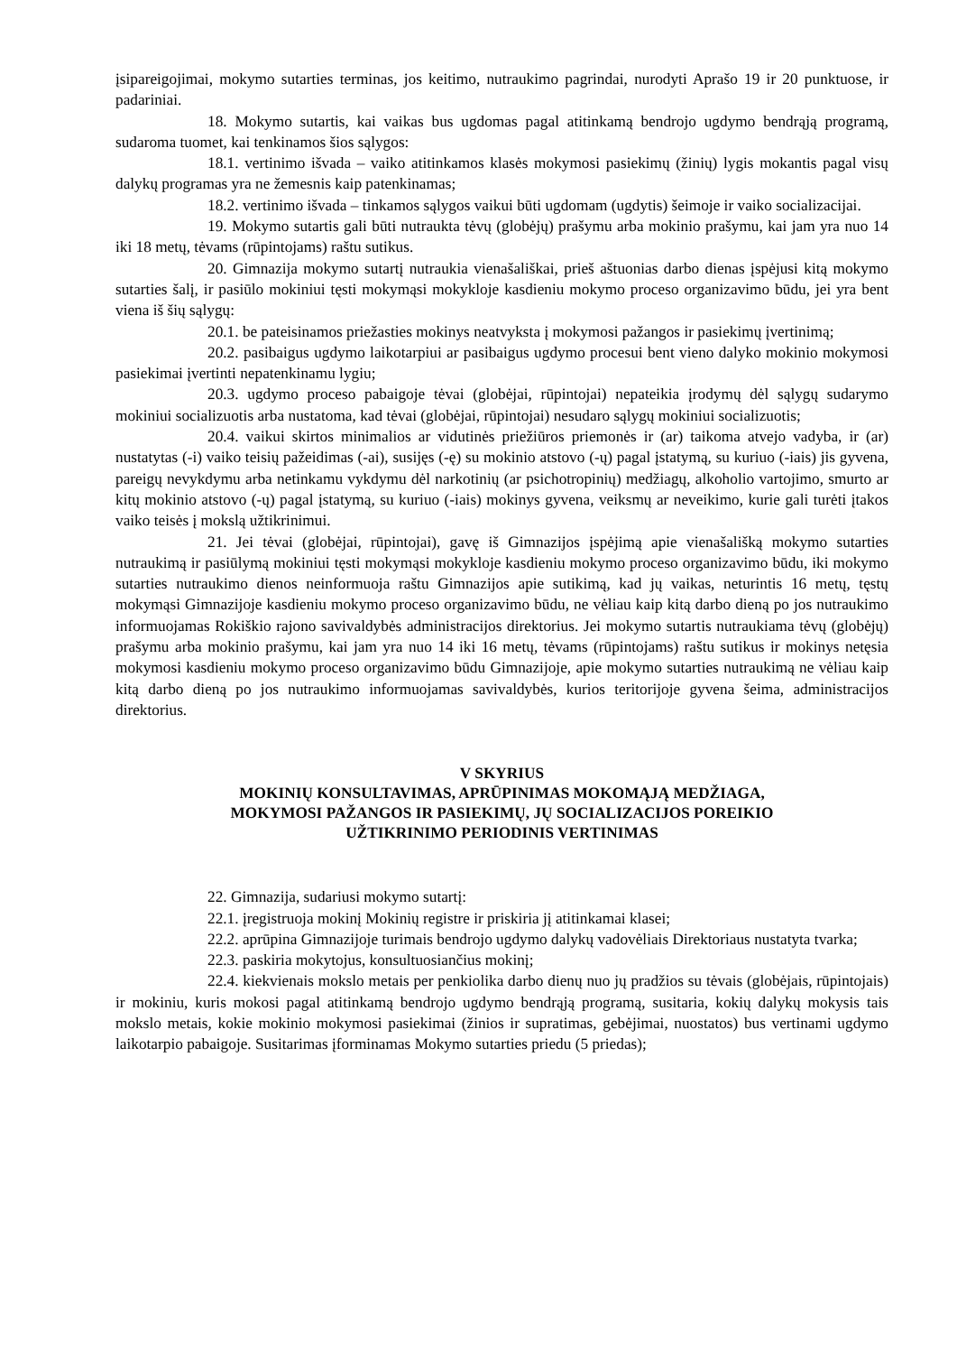įsipareigojimai, mokymo sutarties terminas, jos keitimo, nutraukimo pagrindai, nurodyti Aprašo 19 ir 20 punktuose, ir padariniai.
18. Mokymo sutartis, kai vaikas bus ugdomas pagal atitinkamą bendrojo ugdymo bendrąją programą, sudaroma tuomet, kai tenkinamos šios sąlygos:
18.1. vertinimo išvada – vaiko atitinkamos klasės mokymosi pasiekimų (žinių) lygis mokantis pagal visų dalykų programas yra ne žemesnis kaip patenkinamas;
18.2. vertinimo išvada – tinkamos sąlygos vaikui būti ugdomam (ugdytis) šeimoje ir vaiko socializacijai.
19. Mokymo sutartis gali būti nutraukta tėvų (globėjų) prašymu arba mokinio prašymu, kai jam yra nuo 14 iki 18 metų, tėvams (rūpintojams) raštu sutikus.
20. Gimnazija mokymo sutartį nutraukia vienašališkai, prieš aštuonias darbo dienas įspėjusi kitą mokymo sutarties šalį, ir pasiūlo mokiniui tęsti mokymąsi mokykloje kasdieniu mokymo proceso organizavimo būdu, jei yra bent viena iš šių sąlygų:
20.1. be pateisinamos priežasties mokinys neatvyksta į mokymosi pažangos ir pasiekimų įvertinimą;
20.2. pasibaigus ugdymo laikotarpiui ar pasibaigus ugdymo procesui bent vieno dalyko mokinio mokymosi pasiekimai įvertinti nepatenkinamu lygiu;
20.3. ugdymo proceso pabaigoje tėvai (globėjai, rūpintojai) nepateikia įrodymų dėl sąlygų sudarymo mokiniui socializuotis arba nustatoma, kad tėvai (globėjai, rūpintojai) nesudaro sąlygų mokiniui socializuotis;
20.4. vaikui skirtos minimalios ar vidutinės priežiūros priemonės ir (ar) taikoma atvejo vadyba, ir (ar) nustatytas (-i) vaiko teisių pažeidimas (-ai), susijęs (-ę) su mokinio atstovo (-ų) pagal įstatymą, su kuriuo (-iais) jis gyvena, pareigų nevykdymu arba netinkamu vykdymu dėl narkotinių (ar psichotropinių) medžiagų, alkoholio vartojimo, smurto ar kitų mokinio atstovo (-ų) pagal įstatymą, su kuriuo (-iais) mokinys gyvena, veiksmų ar neveikimo, kurie gali turėti įtakos vaiko teisės į mokslą užtikrinimui.
21. Jei tėvai (globėjai, rūpintojai), gavę iš Gimnazijos įspėjimą apie vienašališką mokymo sutarties nutraukimą ir pasiūlymą mokiniui tęsti mokymąsi mokykloje kasdieniu mokymo proceso organizavimo būdu, iki mokymo sutarties nutraukimo dienos neinformuoja raštu Gimnazijos apie sutikimą, kad jų vaikas, neturintis 16 metų, tęstų mokymąsi Gimnazijoje kasdieniu mokymo proceso organizavimo būdu, ne vėliau kaip kitą darbo dieną po jos nutraukimo informuojamas Rokiškio rajono savivaldybės administracijos direktorius. Jei mokymo sutartis nutraukiama tėvų (globėjų) prašymu arba mokinio prašymu, kai jam yra nuo 14 iki 16 metų, tėvams (rūpintojams) raštu sutikus ir mokinys netęsia mokymosi kasdieniu mokymo proceso organizavimo būdu Gimnazijoje, apie mokymo sutarties nutraukimą ne vėliau kaip kitą darbo dieną po jos nutraukimo informuojamas savivaldybės, kurios teritorijoje gyvena šeima, administracijos direktorius.
V SKYRIUS
MOKINIŲ KONSULTAVIMAS, APRŪPINIMAS MOKOMĄJĄ MEDŽIAGA,
MOKYMOSI PAŽANGOS IR PASIEKIMŲ, JŲ SOCIALIZACIJOS POREIKIO
UŽTIKRINIMO PERIODINIS VERTINIMAS
22. Gimnazija, sudariusi mokymo sutartį:
22.1. įregistruoja mokinį Mokinių registre ir priskiria jį atitinkamai klasei;
22.2. aprūpina Gimnazijoje turimais bendrojo ugdymo dalykų vadovėliais Direktoriaus nustatyta tvarka;
22.3. paskiria mokytojus, konsultuosiančius mokinį;
22.4. kiekvienais mokslo metais per penkiolika darbo dienų nuo jų pradžios su tėvais (globėjais, rūpintojais) ir mokiniu, kuris mokosi pagal atitinkamą bendrojo ugdymo bendrąją programą, susitaria, kokių dalykų mokysis tais mokslo metais, kokie mokinio mokymosi pasiekimai (žinios ir supratimas, gebėjimai, nuostatos) bus vertinami ugdymo laikotarpio pabaigoje. Susitarimas įforminamas Mokymo sutarties priedu (5 priedas);